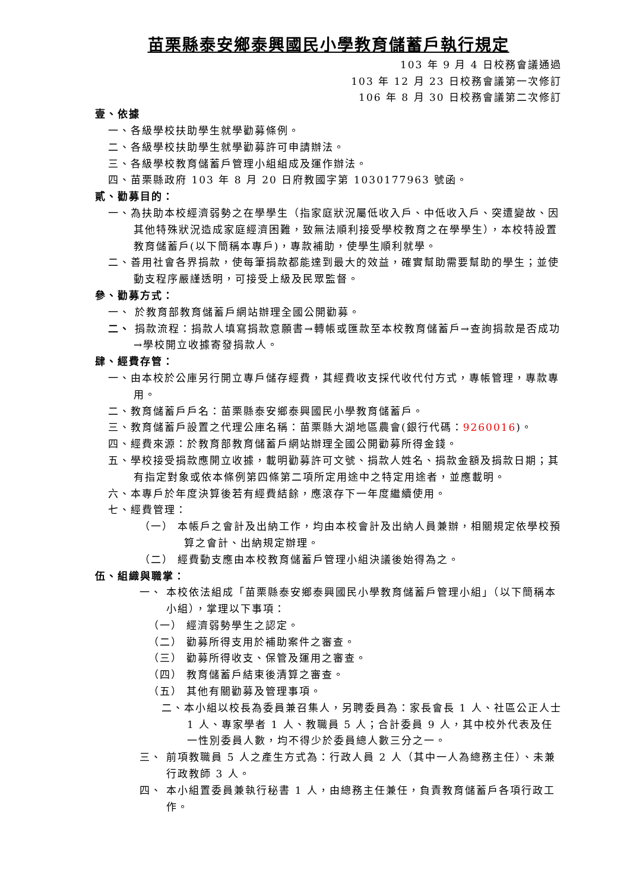苗栗縣泰安鄉泰興國民小學教育儲蓄戶執行規定
103 年 9 月 4 日校務會議通過
103 年 12 月 23 日校務會議第一次修訂
106 年 8 月 30 日校務會議第二次修訂
壹、依據
一、各級學校扶助學生就學勸募條例。
二、各級學校扶助學生就學勸募許可申請辦法。
三、各級學校教育儲蓄戶管理小組組成及運作辦法。
四、苗栗縣政府 103 年 8 月 20 日府教國字第 1030177963 號函。
貳、勸募目的：
一、為扶助本校經濟弱勢之在學學生（指家庭狀況屬低收入戶、中低收入戶、突遭變故、因其他特殊狀況造成家庭經濟困難，致無法順利接受學校教育之在學學生），本校特設置教育儲蓄戶(以下簡稱本專戶)，專款補助，使學生順利就學。
二、善用社會各界捐款，使每筆捐款都能達到最大的效益，確實幫助需要幫助的學生；並使動支程序嚴謹透明，可接受上級及民眾監督。
參、勸募方式：
一、 於教育部教育儲蓄戶網站辦理全國公開勸募。
二、 捐款流程：捐款人填寫捐款意願書→轉帳或匯款至本校教育儲蓄戶→查詢捐款是否成功→學校開立收據寄發捐款人。
肆、經費存管：
一、由本校於公庫另行開立專戶儲存經費，其經費收支採代收代付方式，專帳管理，專款專用。
二、教育儲蓄戶戶名：苗栗縣泰安鄉泰興國民小學教育儲蓄戶。
三、教育儲蓄戶設置之代理公庫名稱：苗栗縣大湖地區農會(銀行代碼：9260016)。
四、經費來源：於教育部教育儲蓄戶網站辦理全國公開勸募所得金錢。
五、學校接受捐款應開立收據，載明勸募許可文號、捐款人姓名、捐款金額及捐款日期；其有指定對象或依本條例第四條第二項所定用途中之特定用途者，並應載明。
六、本專戶於年度決算後若有經費結餘，應滾存下一年度繼續使用。
七、經費管理：
（一） 本帳戶之會計及出納工作，均由本校會計及出納人員兼辦，相關規定依學校預算之會計、出納規定辦理。
（二） 經費動支應由本校教育儲蓄戶管理小組決議後始得為之。
伍、組織與職掌：
一、 本校依法組成「苗栗縣泰安鄉泰興國民小學教育儲蓄戶管理小組」（以下簡稱本小組），掌理以下事項：
（一） 經濟弱勢學生之認定。
（二） 勸募所得支用於補助案件之審查。
（三） 勸募所得收支、保管及運用之審查。
（四） 教育儲蓄戶結束後清算之審查。
（五） 其他有關勸募及管理事項。
二、本小組以校長為委員兼召集人，另聘委員為：家長會長 1 人、社區公正人士 1 人、專家學者 1 人、教職員 5 人；合計委員 9 人，其中校外代表及任一性別委員人數，均不得少於委員總人數三分之一。
三、 前項教職員 5 人之產生方式為：行政人員 2 人（其中一人為總務主任）、未兼行政教師 3 人。
四、 本小組置委員兼執行秘書 1 人，由總務主任兼任，負責教育儲蓄戶各項行政工作。